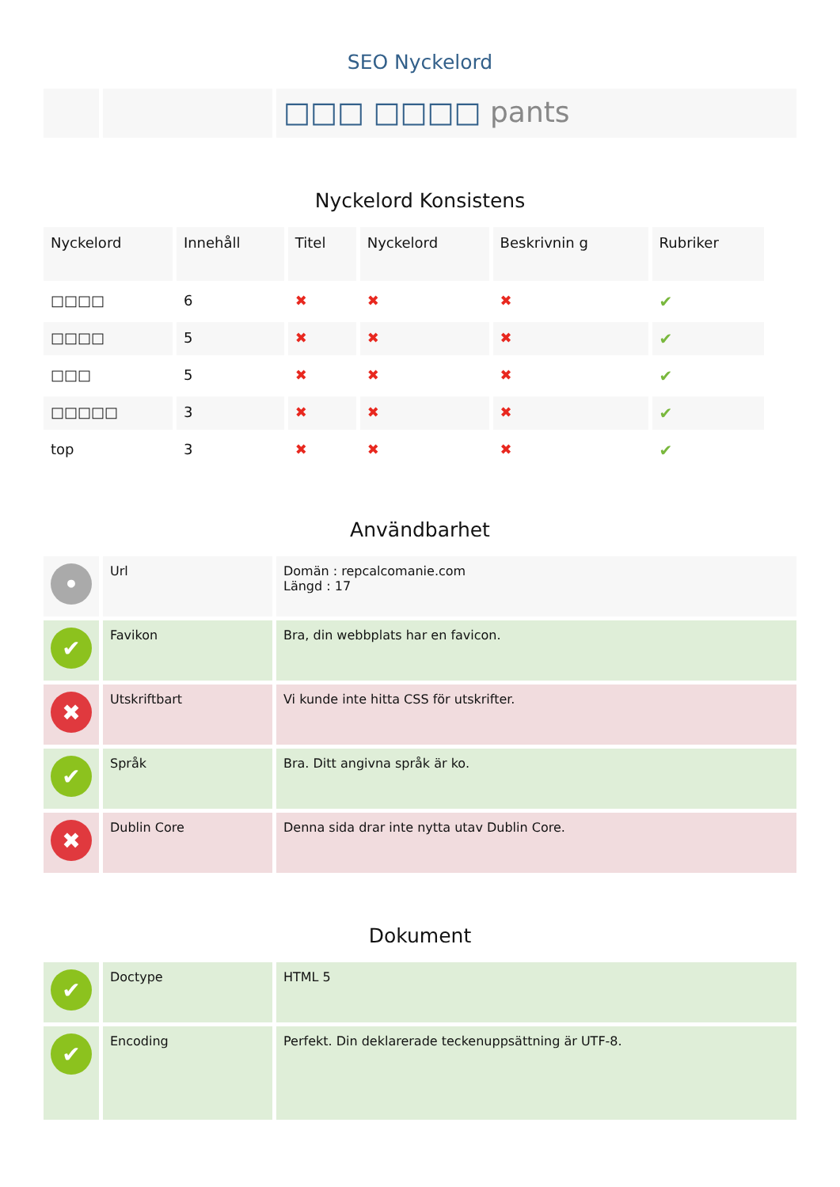SEO Nyckelord
| | | □□□ □□□□ pants |
Nyckelord Konsistens
| Nyckelord | Innehåll | Titel | Nyckelord | Beskrivnin g | Rubriker |
| --- | --- | --- | --- | --- | --- |
| □□□□ | 6 | ✖ | ✖ | ✖ | ✔ |
| □□□□ | 5 | ✖ | ✖ | ✖ | ✔ |
| □□□ | 5 | ✖ | ✖ | ✖ | ✔ |
| □□□□□ | 3 | ✖ | ✖ | ✖ | ✔ |
| top | 3 | ✖ | ✖ | ✖ | ✔ |
Användbarhet
| • | Url | Domän : repcalcomanie.com Längd : 17 |
| ✔ | Favikon | Bra, din webbplats har en favicon. |
| ✖ | Utskriftbart | Vi kunde inte hitta CSS för utskrifter. |
| ✔ | Språk | Bra. Ditt angivna språk är ko. |
| ✖ | Dublin Core | Denna sida drar inte nytta utav Dublin Core. |
Dokument
| ✔ | Doctype | HTML 5 |
| ✔ | Encoding | Perfekt. Din deklarerade teckenuppsättning är UTF-8. |